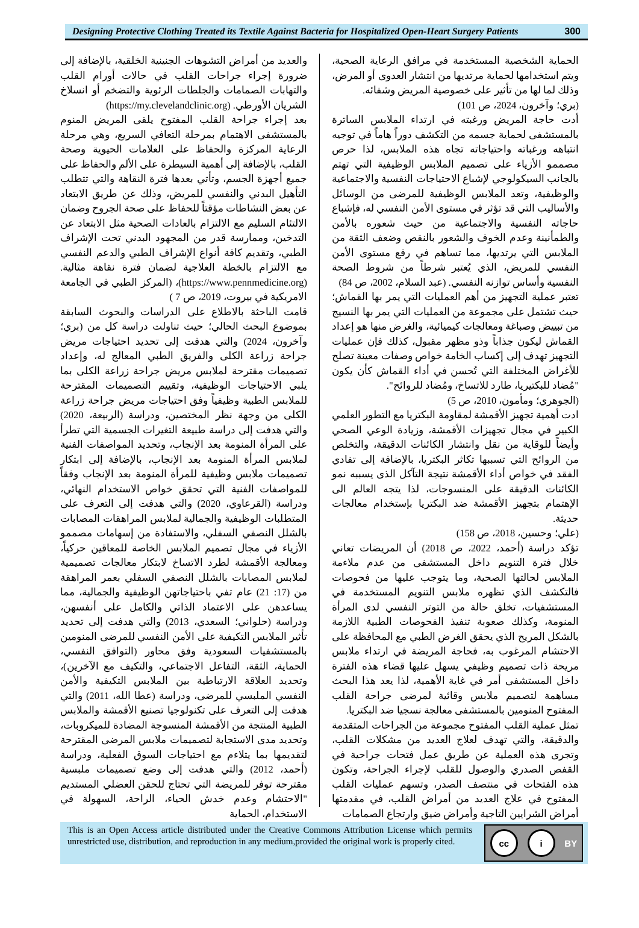Designing Protective Clothing Treated its Textile Against Bacteria for Hospitalized Open-Heart Surgery Patients
300
الحماية الشخصية المستخدمة في مرافق الرعاية الصحية، ويتم استخدامها لحماية مرتديها من انتشار العدوى أو المرض، وذلك لما لها من تأثير على خصوصية المريض وشفائه.
(بري؛ وآخرون، 2024، ص 101)
أدت حاجة المريض ورغبته في ارتداء الملابس الساترة بالمستشفى لحماية جسمه من التكشف دوراً هاماً في توجيه انتباهه ورغباته واحتياجاته تجاه هذه الملابس، لذا حرص مصممو الأزياء على تصميم الملابس الوظيفية التي تهتم بالجانب السيكولوجي لإشباع الاحتياجات النفسية والاجتماعية والوظيفية، وتعد الملابس الوظيفية للمرضى من الوسائل والأساليب التي قد تؤثر في مستوى الأمن النفسي له، فإشباع حاجاته النفسية والاجتماعية من حيث شعوره بالأمن والطمأنينة وعدم الخوف والشعور بالنقص وضعف الثقة من الملابس التي يرتديها، مما تساهم في رفع مستوى الأمن النفسي للمريض، الذي يُعتبر شرطاً من شروط الصحة النفسية وأساس توازنه النفسي. (عبد السلام، 2002، ص 84)
تعتبر عملية التجهيز من أهم العمليات التي يمر بها القماش؛ حيث تشتمل على مجموعة من العمليات التي يمر بها النسيج من تبييض وصباغة ومعالجات كيميائية، والغرض منها هو إعداد القماش ليكون جذاباً وذو مظهر مقبول، كذلك فإن عمليات التجهيز تهدف إلى إكساب الخامة خواص وصفات معينة تصلح للأغراض المختلفة التي تُحسن في أداء القماش كأن يكون "مُضاد للبكتيريا، طارد للاتساخ، ومُضاد للروائح".
(الجوهري؛ ومأمون، 2010، ص 5)
ادت أهمية تجهيز الأقمشة لمقاومة البكتريا مع التطور العلمي الكبير في مجال تجهيزات الأقمشة، وزيادة الوعي الصحي وأيضاً للوقاية من نقل وانتشار الكائنات الدقيقة، والتخلص من الروائح التي تسببها تكاثر البكتريا، بالإضافة إلى تفادي الفقد في خواص أداء الأقمشة نتيجة التآكل الذى يسببه نمو الكائنات الدقيقة على المنسوجات، لذا يتجه العالم الى الإهتمام بتجهيز الأقمشة ضد البكتريا بإستخدام معالجات حديثة.
(علي؛ وحسين، 2018، ص 158)
تؤكد دراسة (أحمد، 2022، ص 2018) أن المريضات تعاني خلال فترة التنويم داخل المستشفى من عدم ملاءمة الملابس لحالتها الصحية، وما يتوجب عليها من فحوصات فالتكشف الذي تظهره ملابس التنويم المستخدمة في المستشفيات، تخلق حالة من التوتر النفسي لدى المرأة المنومة، وكذلك صعوبة تنفيذ الفحوصات الطبية اللازمة بالشكل المريح الذي يحقق الغرض الطبي مع المحافظة على الاحتشام المرغوب به، فحاجة المريضة في ارتداء ملابس مريحة ذات تصميم وظيفي يسهل عليها قضاء هذه الفترة داخل المستشفى أمر في غاية الأهمية، لذا يعد هذا البحث مساهمة لتصميم ملابس وقائية لمرضى جراحة القلب المفتوح المنومين بالمستشفى معالجة نسجيا ضد البكتريا.
تمثل عملية القلب المفتوح مجموعة من الجراحات المتقدمة والدقيقة، والتي تهدف لعلاج العديد من مشكلات القلب، وتجرى هذه العملية عن طريق عمل فتحات جراحية في القفص الصدري والوصول للقلب لإجراء الجراحة، وتكون هذه الفتحات في منتصف الصدر، وتسهم عمليات القلب المفتوح في علاج العديد من أمراض القلب، في مقدمتها أمراض الشرايين التاجية وأمراض ضيق وارتجاع الصمامات
والعديد من أمراض التشوهات الجنينية الخلقية، بالإضافة إلى ضرورة إجراء جراحات القلب في حالات أورام القلب والتهابات الصمامات والجلطات الرئوية والتضخم أو انسلاخ الشريان الأورطي. (https://my.clevelandclinic.org)
بعد إجراء جراحة القلب المفتوح يلقى المريض المنوم بالمستشفى الاهتمام بمرحلة التعافي السريع، وهي مرحلة الرعاية المركزة والحفاظ على العلامات الحيوية وصحة القلب، بالإضافة إلى أهمية السيطرة على الألم والحفاظ على جميع أجهزة الجسم، وتأتي بعدها فترة النقاهة والتي تتطلب التأهيل البدني والنفسي للمريض، وذلك عن طريق الابتعاد عن بعض النشاطات مؤقتاً للحفاظ على صحة الجروح وضمان الالتئام السليم مع الالتزام بالعادات الصحية مثل الابتعاد عن التدخين، وممارسة قدر من المجهود البدني تحت الإشراف الطبي، وتقديم كافة أنواع الإشراف الطبي والدعم النفسي مع الالتزام بالخطة العلاجية لضمان فترة نقاهة مثالية. (https://www.pennmedicine.org)، (المركز الطبي في الجامعة الامريكية في بيروت، 2019، ص 7 )
قامت الباحثة بالاطلاع على الدراسات والبحوث السابقة بموضوع البحث الحالي؛ حيث تناولت دراسة كل من (بري؛ وآخرون، 2024) والتي هدفت إلى تحديد احتياجات مريض جراحة زراعة الكلى والفريق الطبي المعالج له، وإعداد تصميمات مقترحة لملابس مريض جراحة زراعة الكلى بما يلبي الاحتياجات الوظيفية، وتقييم التصميمات المقترحة للملابس الطبية وظيفياً وفق احتياجات مريض جراحة زراعة الكلى من وجهة نظر المختصين، ودراسة (الربيعة، 2020) والتي هدفت إلى دراسة طبيعة التغيرات الجسمية التي تطرأ على المرأة المنومة بعد الإنجاب، وتحديد المواصفات الفنية لملابس المرأة المنومة بعد الإنجاب، بالإضافة إلى ابتكار تصميمات ملابس وظيفية للمرأة المنومة بعد الإنجاب وفقاً للمواصفات الفنية التي تحقق خواص الاستخدام النهائي، ودراسة (القرعاوي، 2020) والتي هدفت إلى التعرف على المتطلبات الوظيفية والجمالية لملابس المراهقات المصابات بالشلل النصفي السفلي، والاستفادة من إسهامات مصممو الأزياء في مجال تصميم الملابس الخاصة للمعاقين حركياً، ومعالجة الأقمشة لطرد الاتساخ لابتكار معالجات تصميمية لملابس المصابات بالشلل النصفي السفلي بعمر المراهقة من (17: 21) عام تفي باحتياجاتهن الوظيفية والجمالية، مما يساعدهن على الاعتماد الذاتي والكامل على أنفسهن، ودراسة (حلواني؛ السعدي، 2013) والتي هدفت إلى تحديد تأثير الملابس التكيفية على الأمن النفسي للمرضى المنومين بالمستشفيات السعودية وفق محاور (التوافق النفسي، الحماية، الثقة، التفاعل الاجتماعي، والتكيف مع الآخرين)، وتحديد العلاقة الارتباطية بين الملابس التكيفية والأمن النفسي الملبسي للمرضى، ودراسة (عطا الله، 2011) والتي هدفت إلى التعرف على تكنولوجيا تصنيع الأقمشة والملابس الطبية المنتجة من الأقمشة المنسوجة المضادة للميكروبات، وتحديد مدى الاستجابة لتصميمات ملابس المرضى المقترحة لتقديمها بما يتلاءم مع احتياجات السوق الفعلية، ودراسة (أحمد، 2012) والتي هدفت إلى وضع تصميمات ملبسية مقترحة توفر للمريضة التي تحتاج للحقن العضلي المستديم "الاحتشام وعدم خدش الحياء، الراحة، السهولة في الاستخدام، الحماية
This is an Open Access article distributed under the Creative Commons Attribution License which permits unrestricted use, distribution, and reproduction in any medium,provided the original work is properly cited.
cc i BY